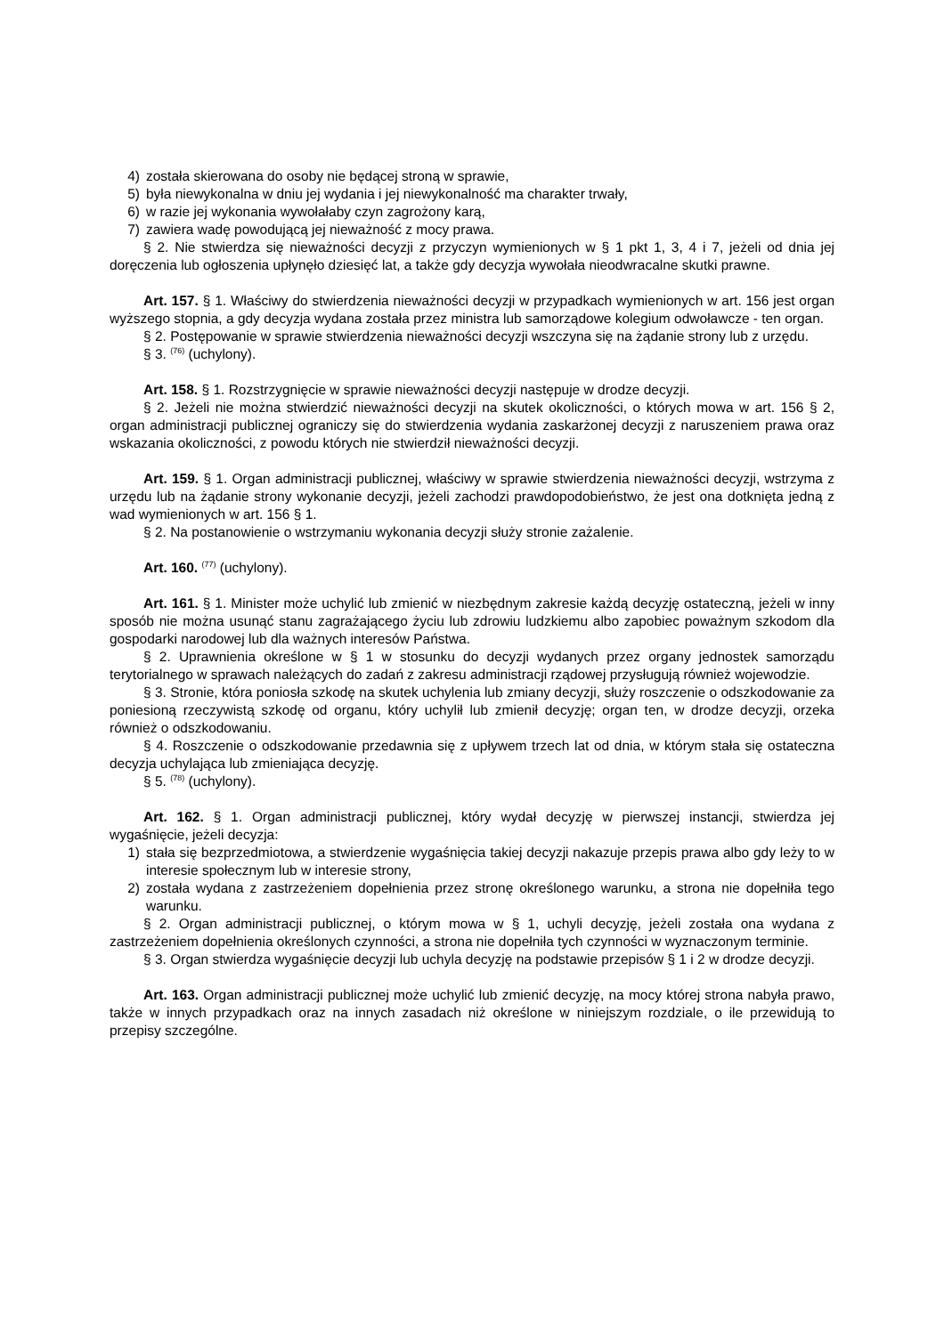4) została skierowana do osoby nie będącej stroną w sprawie,
5) była niewykonalna w dniu jej wydania i jej niewykonalność ma charakter trwały,
6) w razie jej wykonania wywołałaby czyn zagrożony karą,
7) zawiera wadę powodującą jej nieważność z mocy prawa.
§ 2. Nie stwierdza się nieważności decyzji z przyczyn wymienionych w § 1 pkt 1, 3, 4 i 7, jeżeli od dnia jej doręczenia lub ogłoszenia upłynęło dziesięć lat, a także gdy decyzja wywołała nieodwracalne skutki prawne.
Art. 157. § 1. Właściwy do stwierdzenia nieważności decyzji w przypadkach wymienionych w art. 156 jest organ wyższego stopnia, a gdy decyzja wydana została przez ministra lub samorządowe kolegium odwoławcze - ten organ.
§ 2. Postępowanie w sprawie stwierdzenia nieważności decyzji wszczyna się na żądanie strony lub z urzędu.
§ 3. <sup>(76)</sup> (uchylony).
Art. 158. § 1. Rozstrzygnięcie w sprawie nieważności decyzji następuje w drodze decyzji.
§ 2. Jeżeli nie można stwierdzić nieważności decyzji na skutek okoliczności, o których mowa w art. 156 § 2, organ administracji publicznej ograniczy się do stwierdzenia wydania zaskarżonej decyzji z naruszeniem prawa oraz wskazania okoliczności, z powodu których nie stwierdził nieważności decyzji.
Art. 159. § 1. Organ administracji publicznej, właściwy w sprawie stwierdzenia nieważności decyzji, wstrzyma z urzędu lub na żądanie strony wykonanie decyzji, jeżeli zachodzi prawdopodobieństwo, że jest ona dotknięta jedną z wad wymienionych w art. 156 § 1.
§ 2. Na postanowienie o wstrzymaniu wykonania decyzji służy stronie zażalenie.
Art. 160. <sup>(77)</sup> (uchylony).
Art. 161. § 1. Minister może uchylić lub zmienić w niezbędnym zakresie każdą decyzję ostateczną, jeżeli w inny sposób nie można usunąć stanu zagrażającego życiu lub zdrowiu ludzkiemu albo zapobiec poważnym szkodom dla gospodarki narodowej lub dla ważnych interesów Państwa.
§ 2. Uprawnienia określone w § 1 w stosunku do decyzji wydanych przez organy jednostek samorządu terytorialnego w sprawach należących do zadań z zakresu administracji rządowej przysługują również wojewodzie.
§ 3. Stronie, która poniosła szkodę na skutek uchylenia lub zmiany decyzji, służy roszczenie o odszkodowanie za poniesioną rzeczywistą szkodę od organu, który uchylił lub zmienił decyzję; organ ten, w drodze decyzji, orzeka również o odszkodowaniu.
§ 4. Roszczenie o odszkodowanie przedawnia się z upływem trzech lat od dnia, w którym stała się ostateczna decyzja uchylająca lub zmieniająca decyzję.
§ 5. <sup>(78)</sup> (uchylony).
Art. 162. § 1. Organ administracji publicznej, który wydał decyzję w pierwszej instancji, stwierdza jej wygaśnięcie, jeżeli decyzja:
1) stała się bezprzedmiotowa, a stwierdzenie wygaśnięcia takiej decyzji nakazuje przepis prawa albo gdy leży to w interesie społecznym lub w interesie strony,
2) została wydana z zastrzeżeniem dopełnienia przez stronę określonego warunku, a strona nie dopełniła tego warunku.
§ 2. Organ administracji publicznej, o którym mowa w § 1, uchyli decyzję, jeżeli została ona wydana z zastrzeżeniem dopełnienia określonych czynności, a strona nie dopełniła tych czynności w wyznaczonym terminie.
§ 3. Organ stwierdza wygaśnięcie decyzji lub uchyla decyzję na podstawie przepisów § 1 i 2 w drodze decyzji.
Art. 163. Organ administracji publicznej może uchylić lub zmienić decyzję, na mocy której strona nabyła prawo, także w innych przypadkach oraz na innych zasadach niż określone w niniejszym rozdziale, o ile przewidują to przepisy szczególne.